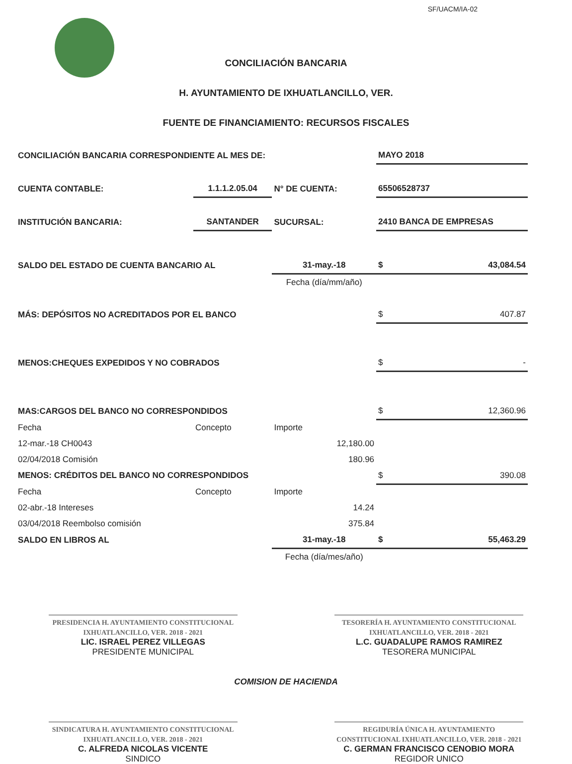SF/UACM/IA-02
CONCILIACIÓN BANCARIA
H. AYUNTAMIENTO DE IXHUATLANCILLO, VER.
FUENTE DE FINANCIAMIENTO: RECURSOS FISCALES
| CONCILIACIÓN BANCARIA CORRESPONDIENTE AL MES DE: | | | MAYO 2018 | |
| CUENTA CONTABLE: | 1.1.1.2.05.04 | N° DE CUENTA: | 65506528737 | |
| INSTITUCIÓN BANCARIA: | SANTANDER | SUCURSAL: | 2410 BANCA DE EMPRESAS | |
| SALDO DEL ESTADO DE CUENTA BANCARIO AL | | 31-may.-18 | $ | 43,084.54 |
| | | Fecha (día/mm/año) | | |
| MÁS: DEPÓSITOS NO ACREDITADOS POR EL BANCO | | | $ | 407.87 |
| MENOS:CHEQUES EXPEDIDOS Y NO COBRADOS | | | $ | - |
| MAS:CARGOS DEL BANCO NO CORRESPONDIDOS | | | $ | 12,360.96 |
| Fecha | Concepto | Importe | | |
| 12-mar.-18 CH0043 | | 12,180.00 | | |
| 02/04/2018 Comisión | | 180.96 | | |
| MENOS: CRÉDITOS DEL BANCO NO CORRESPONDIDOS | | | $ | 390.08 |
| Fecha | Concepto | Importe | | |
| 02-abr.-18 Intereses | | 14.24 | | |
| 03/04/2018 Reembolso comisión | | 375.84 | | |
| SALDO EN LIBROS AL | | 31-may.-18 | $ | 55,463.29 |
| | | Fecha (día/mes/año) | | |
PRESIDENCIA H. AYUNTAMIENTO CONSTITUCIONAL IXHUATLANCILLO, VER. 2018 - 2021
LIC. ISRAEL PEREZ VILLEGAS
PRESIDENTE MUNICIPAL
TESORERÍA H. AYUNTAMIENTO CONSTITUCIONAL IXHUATLANCILLO, VER. 2018 - 2021
L.C. GUADALUPE RAMOS RAMIREZ
TESORERA MUNICIPAL
COMISION DE HACIENDA
SINDICATURA H. AYUNTAMIENTO CONSTITUCIONAL IXHUATLANCILLO, VER. 2018 - 2021
C. ALFREDA NICOLAS VICENTE
SINDICO
REGIDURÍA ÚNICA H. AYUNTAMIENTO CONSTITUCIONAL IXHUATLANCILLO, VER. 2018 - 2021
C. GERMAN FRANCISCO CENOBIO MORA
REGIDOR UNICO